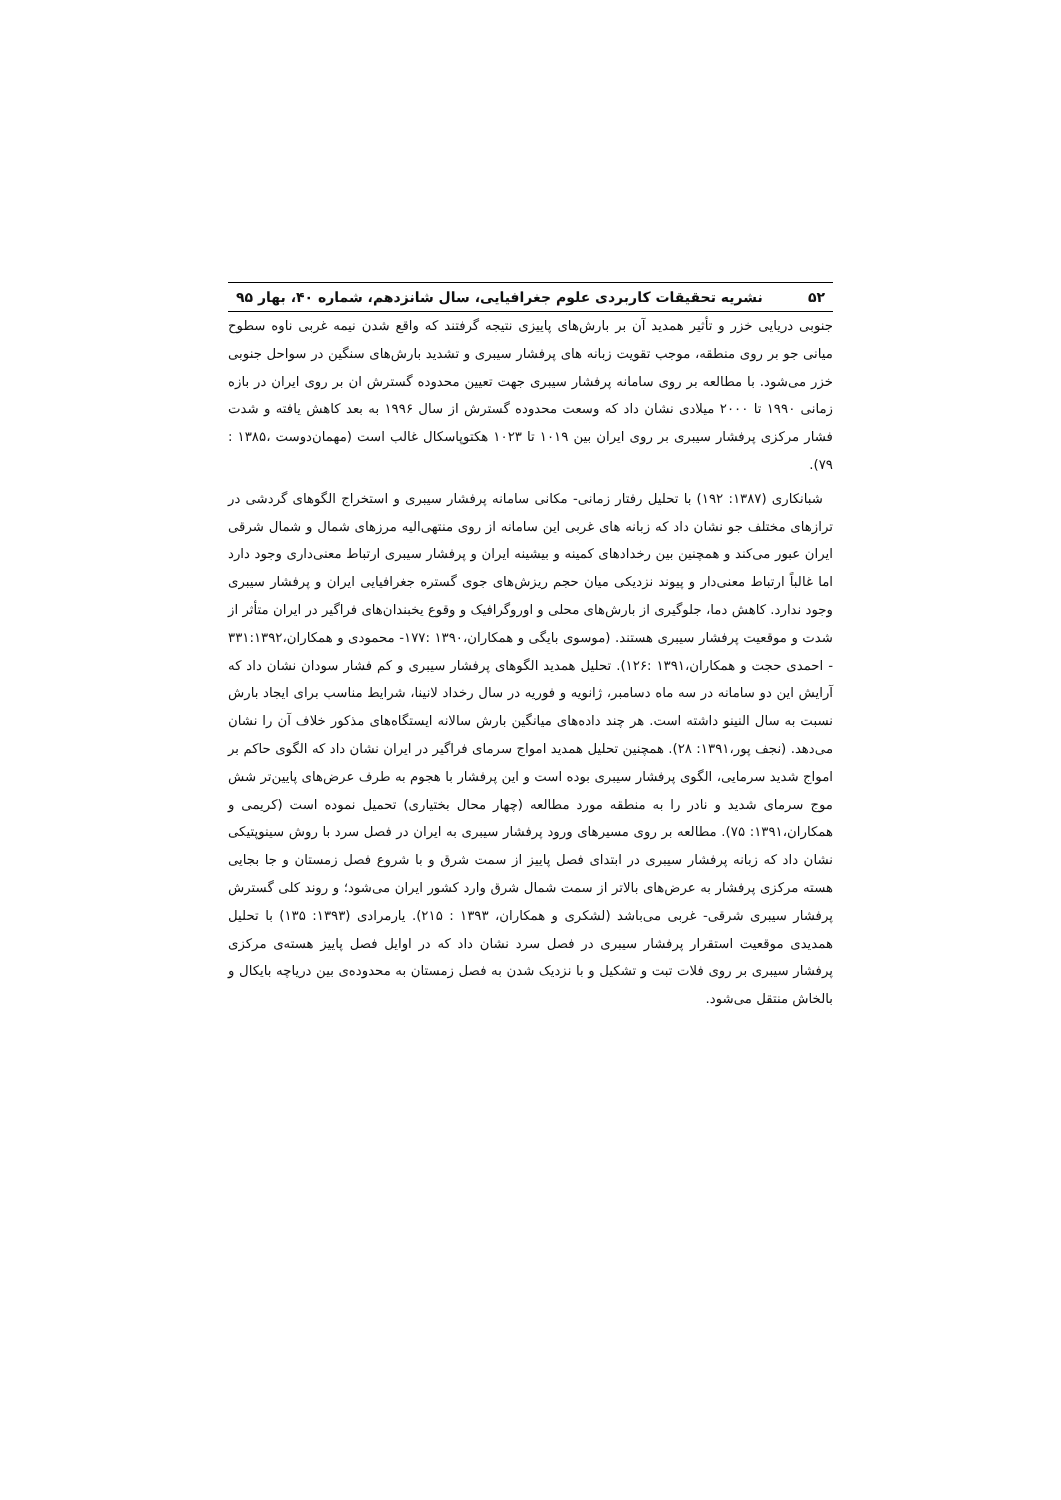۵۲ نشریه تحقیقات کاربردی علوم جغرافیایی، سال شانزدهم، شماره ۴۰، بهار ۹۵
جنوبی دریایی خزر و تأثیر همدید آن بر بارش‌های پاییزی نتیجه گرفتند که واقع شدن نیمه غربی ناوه سطوح میانی جو بر روی منطقه، موجب تقویت زبانه های پرفشار سیبری و تشدید بارش‌های سنگین در سواحل جنوبی خزر می‌شود. با مطالعه بر روی سامانه پرفشار سیبری جهت تعیین محدوده گسترش ان بر روی ایران در بازه زمانی ۱۹۹۰ تا ۲۰۰۰ میلادی نشان داد که وسعت محدوده گسترش از سال ۱۹۹۶ به بعد کاهش یافته و شدت فشار مرکزی پرفشار سیبری بر روی ایران بین ۱۰۱۹ تا ۱۰۲۳ هکتوپاسکال غالب است (مهمان‌دوست ،۱۳۸۵ : ۷۹).
شبانکاری (۱۳۸۷: ۱۹۲) با تحلیل رفتار زمانی- مکانی سامانه پرفشار سیبری و استخراج الگوهای گردشی در ترازهای مختلف جو نشان داد که زبانه های غربی این سامانه از روی منتهی‌الیه مرزهای شمال و شمال شرقی ایران عبور می‌کند و همچنین بین رخدادهای کمینه و بیشینه ایران و پرفشار سیبری ارتباط معنی‌داری وجود دارد اما غالباً ارتباط معنی‌دار و پیوند نزدیکی میان حجم ریزش‌های جوی گستره جغرافیایی ایران و پرفشار سیبری وجود ندارد. کاهش دما، جلوگیری از بارش‌های محلی و اوروگرافیک و وقوع یخبندان‌های فراگیر در ایران متأثر از شدت و موقعیت پرفشار سیبری هستند. (موسوی بایگی و همکاران،۱۳۹۰ :۱۷۷- محمودی و همکاران،۳۳۱:۱۳۹۲ - احمدی حجت و همکاران،۱۳۹۱ :۱۲۶). تحلیل همدید الگوهای پرفشار سیبری و کم فشار سودان نشان داد که آرایش این دو سامانه در سه ماه دسامبر، ژانویه و فوریه در سال رخداد لانینا، شرایط مناسب برای ایجاد بارش نسبت به سال النینو داشته است. هر چند داده‌های میانگین بارش سالانه ایستگاه‌های مذکور خلاف آن را نشان می‌دهد. (نجف پور،۱۳۹۱: ۲۸). همچنین تحلیل همدید امواج سرمای فراگیر در ایران نشان داد که الگوی حاکم بر امواج شدید سرمایی، الگوی پرفشار سیبری بوده است و این پرفشار با هجوم به طرف عرض‌های پایین‌تر شش موج سرمای شدید و نادر را به منطقه مورد مطالعه (چهار محال بختیاری) تحمیل نموده است (کریمی و همکاران،۱۳۹۱: ۷۵). مطالعه بر روی مسیرهای ورود پرفشار سیبری به ایران در فصل سرد با روش سینوپتیکی نشان داد که زبانه پرفشار سیبری در ابتدای فصل پاییز از سمت شرق و با شروع فصل زمستان و جا بجایی هسته مرکزی پرفشار به عرض‌های بالاتر از سمت شمال شرق وارد کشور ایران می‌شود؛ و روند کلی گسترش پرفشار سیبری شرقی- غربی می‌باشد (لشکری و همکاران، ۱۳۹۳ : ۲۱۵). یارمرادی (۱۳۹۳: ۱۳۵) با تحلیل همدیدی موقعیت استقرار پرفشار سیبری در فصل سرد نشان داد که در اوایل فصل پاییز هسته‌ی مرکزی پرفشار سیبری بر روی فلات تبت و تشکیل و با نزدیک شدن به فصل زمستان به محدوده‌ی بین دریاچه بایکال و بالخاش منتقل می‌شود.